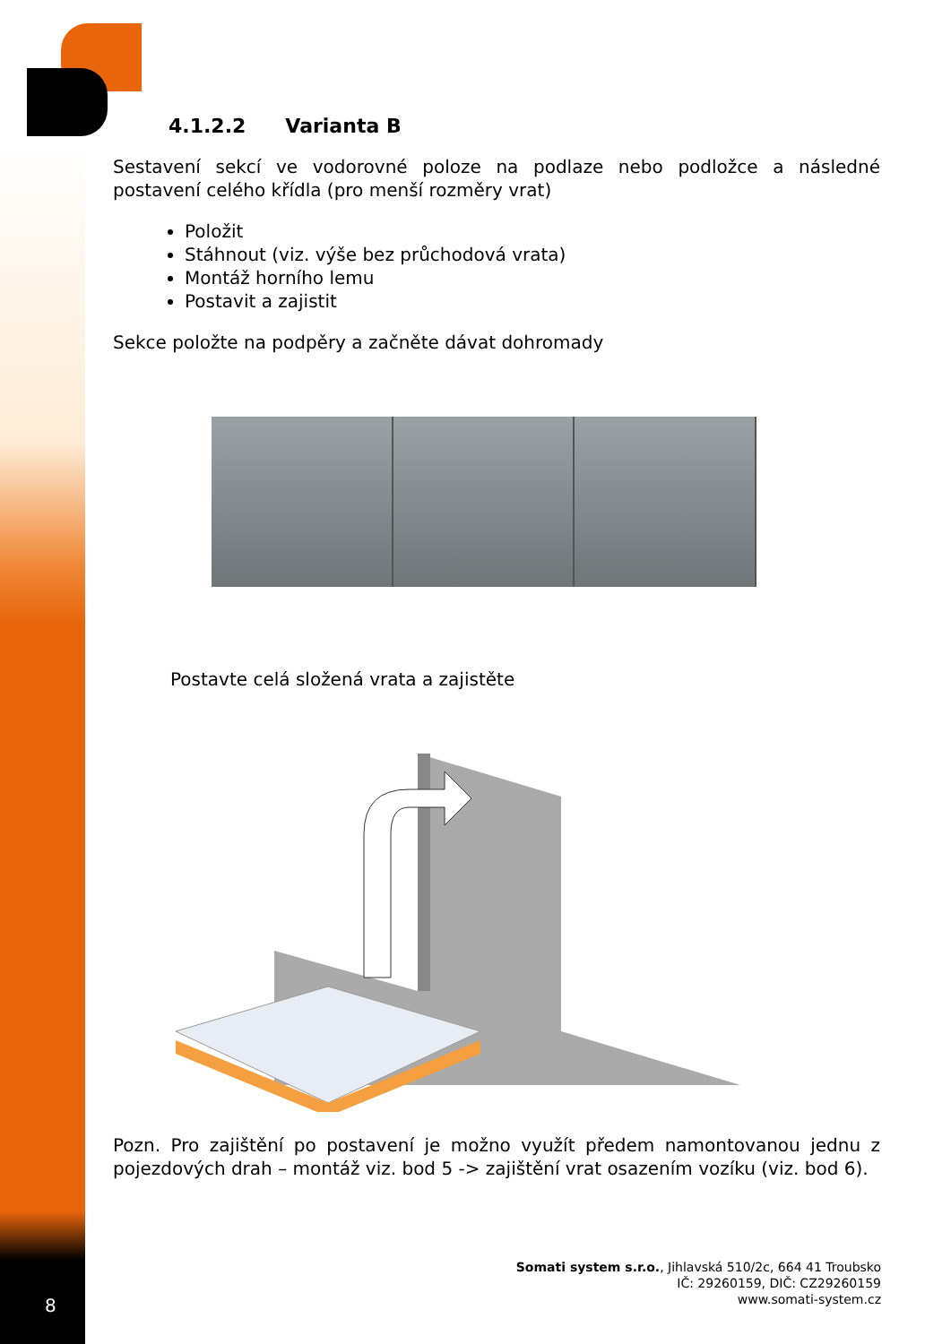4.1.2.2 Varianta B
Sestavení sekcí ve vodorovné poloze na podlaze nebo podložce a následné postavení celého křídla (pro menší rozměry vrat)
Položit
Stáhnout (viz. výše bez průchodová vrata)
Montáž horního lemu
Postavit a zajistit
Sekce položte na podpěry a začněte dávat dohromady
Postavte celá složená vrata a zajistěte
Pozn. Pro zajištění po postavení je možno využít předem namontovanou jednu z pojezdových drah – montáž viz. bod 5 -> zajištění vrat osazením vozíku (viz. bod 6).
Somati system s.r.o., Jihlavská 510/2c, 664 41 Troubsko
IČ: 29260159, DIČ: CZ29260159
www.somati-system.cz
8